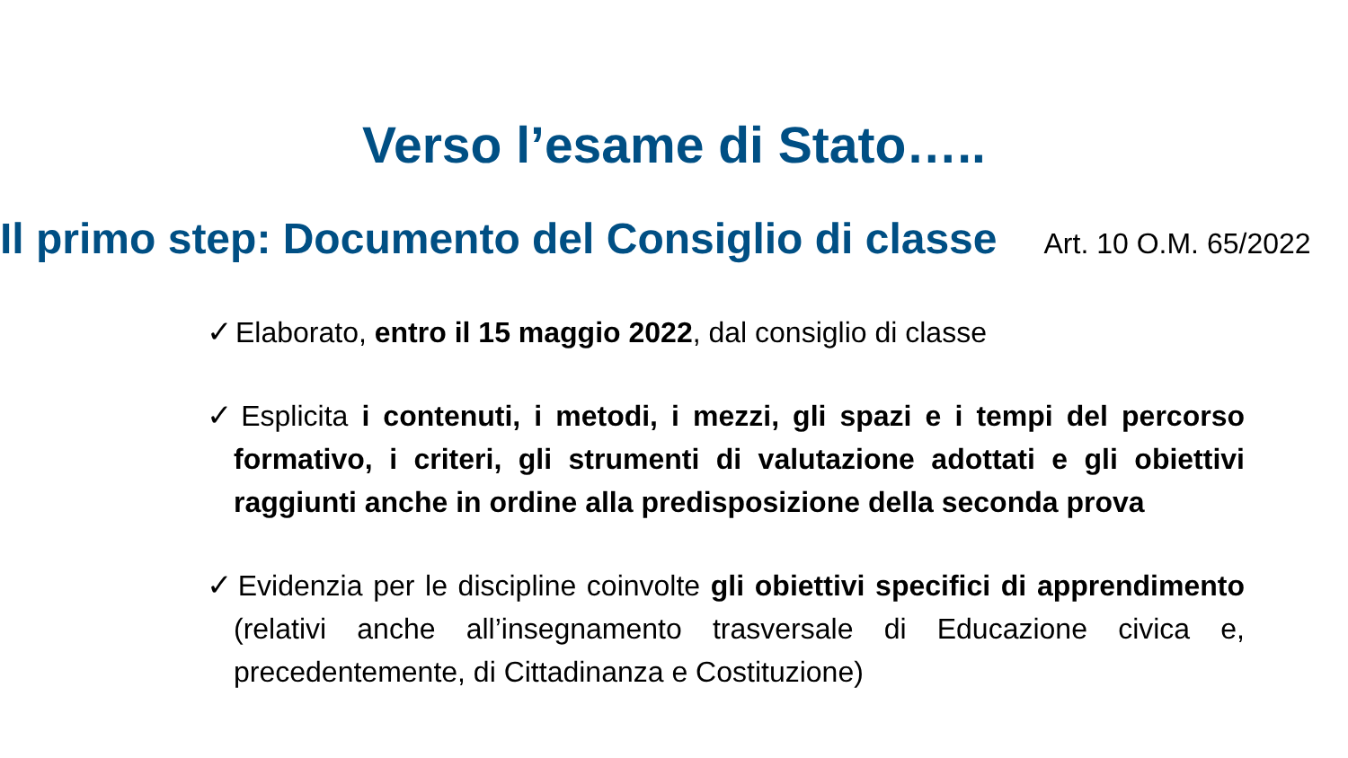Verso l’esame di Stato…..
Il primo step: Documento del Consiglio di classe
Art. 10 O.M. 65/2022
✓ Elaborato, entro il 15 maggio 2022, dal consiglio di classe
✓ Esplicita i contenuti, i metodi, i mezzi, gli spazi e i tempi del percorso formativo, i criteri, gli strumenti di valutazione adottati e gli obiettivi raggiunti anche in ordine alla predisposizione della seconda prova
✓ Evidenzia per le discipline coinvolte gli obiettivi specifici di apprendimento (relativi anche all’insegnamento trasversale di Educazione civica e, precedentemente, di Cittadinanza e Costituzione)